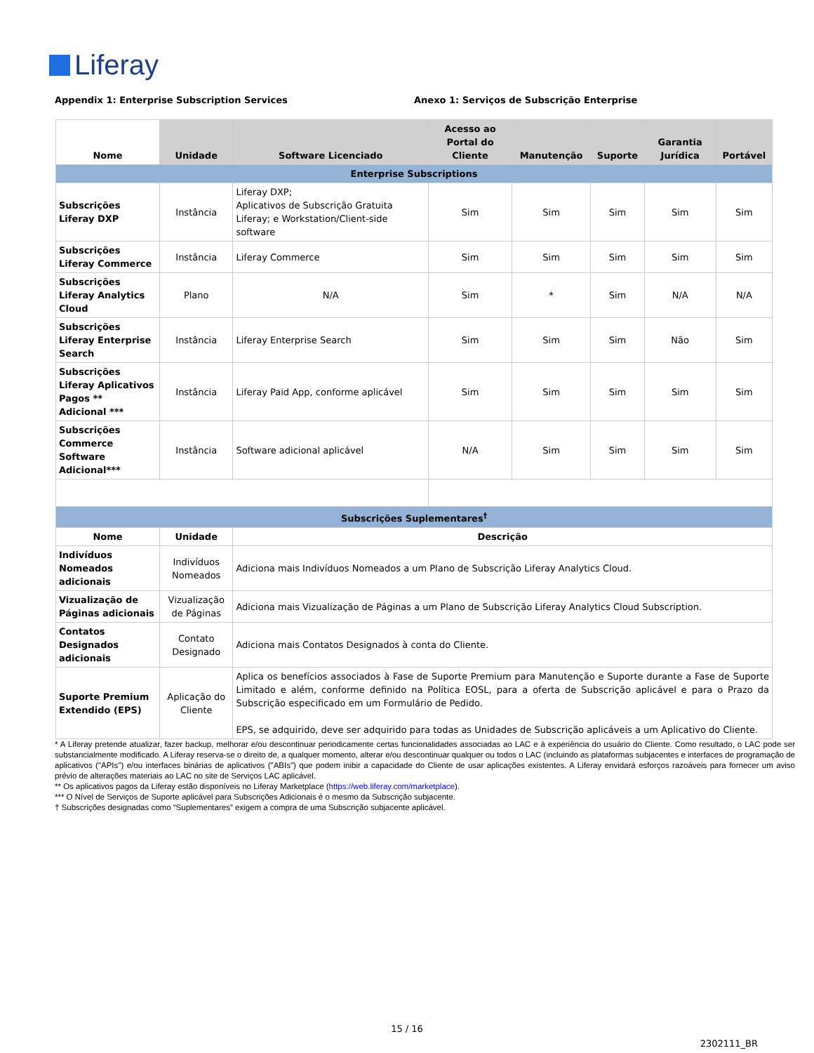Liferay
Appendix 1: Enterprise Subscription Services Anexo 1: Serviços de Subscrição Enterprise
| Nome | Unidade | Software Licenciado | Acesso ao Portal do Cliente | Manutenção | Suporte | Garantia Jurídica | Portável |
| --- | --- | --- | --- | --- | --- | --- | --- |
| Enterprise Subscriptions | | | | | | | |
| Subscrições Liferay DXP | Instância | Liferay DXP; Aplicativos de Subscrição Gratuita Liferay; e Workstation/Client-side software | Sim | Sim | Sim | Sim | Sim |
| Subscrições Liferay Commerce | Instância | Liferay Commerce | Sim | Sim | Sim | Sim | Sim |
| Subscrições Liferay Analytics Cloud | Plano | N/A | Sim | * | Sim | N/A | N/A |
| Subscrições Liferay Enterprise Search | Instância | Liferay Enterprise Search | Sim | Sim | Sim | Não | Sim |
| Subscrições Liferay Aplicativos Pagos ** Adicional *** | Instância | Liferay Paid App, conforme aplicável | Sim | Sim | Sim | Sim | Sim |
| Subscrições Commerce Software Adicional*** | Instância | Software adicional aplicável | N/A | Sim | Sim | Sim | Sim |
| Subscrições Suplementares<sup>†</sup> | | | | | | | |
| Nome | Unidade | Descrição | | | | | |
| Indivíduos Nomeados adicionais | Indivíduos Nomeados | Adiciona mais Indivíduos Nomeados a um Plano de Subscrição Liferay Analytics Cloud. | | | | | |
| Vizualização de Páginas adicionais | Vizualização de Páginas | Adiciona mais Vizualização de Páginas a um Plano de Subscrição Liferay Analytics Cloud Subscription. | | | | | |
| Contatos Designados adicionais | Contato Designado | Adiciona mais Contatos Designados à conta do Cliente. | | | | | |
| Suporte Premium Extendido (EPS) | Aplicação do Cliente | Aplica os benefícios associados à Fase de Suporte Premium para Manutenção e Suporte durante a Fase de Suporte Limitado e além, conforme definido na Política EOSL, para a oferta de Subscrição aplicável e para o Prazo da Subscrição especificado em um Formulário de Pedido. EPS, se adquirido, deve ser adquirido para todas as Unidades de Subscrição aplicáveis a um Aplicativo do Cliente. | | | | | |
* A Liferay pretende atualizar, fazer backup, melhorar e/ou descontinuar periodicamente certas funcionalidades associadas ao LAC e à experiência do usuário do Cliente. Como resultado, o LAC pode ser substancialmente modificado. A Liferay reserva-se o direito de, a qualquer momento, alterar e/ou descontinuar qualquer ou todos o LAC (incluindo as plataformas subjacentes e interfaces de programação de aplicativos ("APIs") e/ou interfaces binárias de aplicativos ("ABIs") que podem inibir a capacidade do Cliente de usar aplicações existentes. A Liferay envidará esforços razoáveis para fornecer um aviso prévio de alterações materiais ao LAC no site de Serviços LAC aplicável.
** Os aplicativos pagos da Liferay estão disponíveis no Liferay Marketplace (https://web.liferay.com/marketplace).
*** O Nível de Serviços de Suporte aplicável para Subscrições Adicionais é o mesmo da Subscrição subjacente.
† Subscrições designadas como “Suplementares” exigem a compra de uma Subscrição subjacente aplicável.
15 / 16
2302111_BR